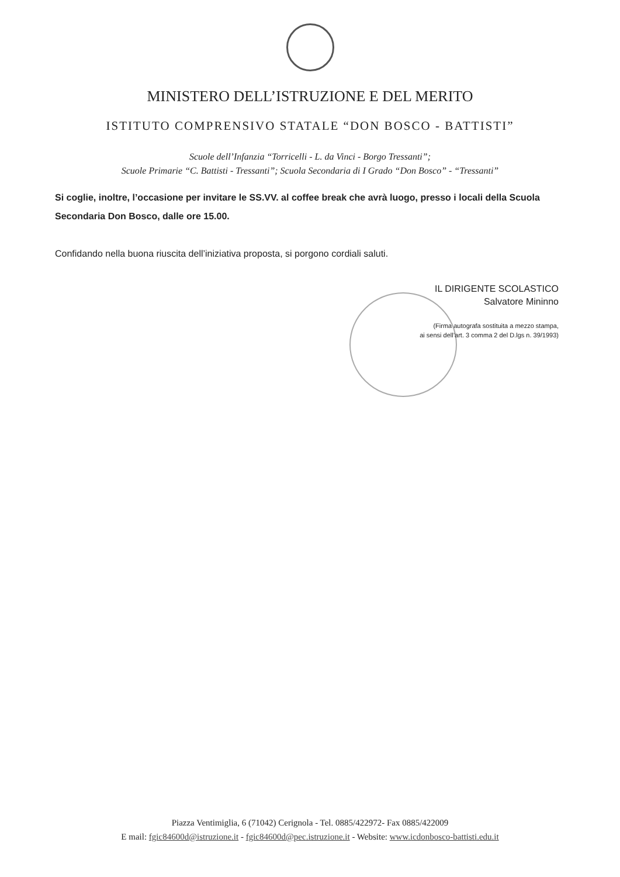MINISTERO DELL’ISTRUZIONE E DEL MERITO
ISTITUTO COMPRENSIVO STATALE “DON BOSCO - BATTISTI”
Scuole dell’Infanzia “Torricelli - L. da Vinci - Borgo Tressanti”;
Scuole Primarie “C. Battisti - Tressanti”; Scuola Secondaria di I Grado “Don Bosco” - “Tressanti”
Si coglie, inoltre, l’occasione per invitare le SS.VV. al coffee break che avrà luogo, presso i locali della Scuola Secondaria Don Bosco, dalle ore 15.00.
Confidando nella buona riuscita dell’iniziativa proposta, si porgono cordiali saluti.
IL DIRIGENTE SCOLASTICO
Salvatore Mininno
(Firma autografa sostituita a mezzo stampa,
ai sensi dell’art. 3 comma 2 del D.lgs n. 39/1993)
Piazza Ventimiglia, 6 (71042) Cerignola - Tel. 0885/422972- Fax 0885/422009
E mail: fgic84600d@istruzione.it - fgic84600d@pec.istruzione.it - Website: www.icdonbosco-battisti.edu.it